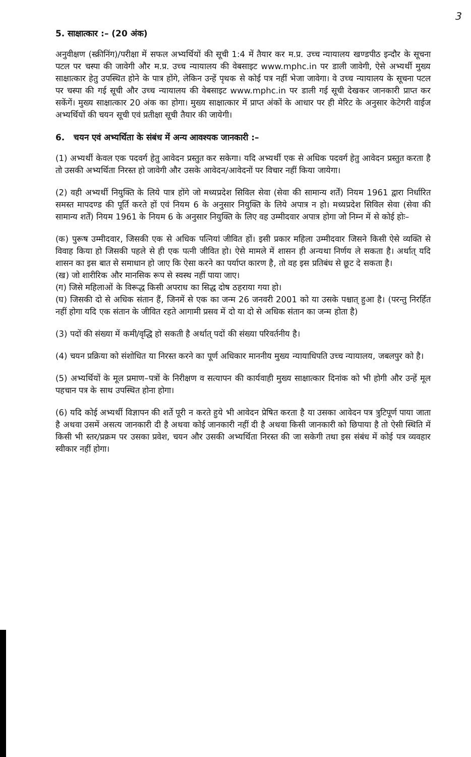3
5. साक्षात्कार :– (20 अंक)
अनुवीक्षण (स्क्रीनिंग)/परीक्षा में सफल अभ्यर्थियों की सूची 1:4 में तैयार कर म.प्र. उच्च न्यायालय खण्डपीठ इन्दौर के सूचना पटल पर चस्पा की जावेगी और म.प्र. उच्च न्यायालय की वेबसाइट www.mphc.in पर डाली जावेगी, ऐसे अभ्यर्थी मुख्य साक्षात्कार हेतु उपस्थित होने के पात्र होंगे, लेकिन उन्हें पृथक से कोई पत्र नहीं भेजा जावेगा। वे उच्च न्यायालय के सूचना पटल पर चस्पा की गई सूची और उच्च न्यायालय की वेबसाइट www.mphc.in पर डाली गई सूची देखकर जानकारी प्राप्त कर सकेंगें। मुख्य साक्षात्कार 20 अंक का होगा। मुख्य साक्षात्कार में प्राप्त अंकों के आधार पर ही मेरिट के अनुसार केटेगरी वाईज अभ्यर्थियों की चयन सूची एवं प्रतीक्षा सूची तैयार की जायेगी।
6. चयन एवं अभ्यर्थिता के संबंध में अन्य आवश्यक जानकारी :–
(1) अभ्यर्थी केवल एक पदवर्ग हेतु आवेदन प्रस्तुत कर सकेगा। यदि अभ्यर्थी एक से अधिक पदवर्ग हेतु आवेदन प्रस्तुत करता है तो उसकी अभ्यर्थिता निरस्त हो जावेगी और उसके आवेदन/आवेदनों पर विचार नहीं किया जायेगा।
(2) वही अभ्यर्थी नियुक्ति के लिये पात्र होंगे जो मध्यप्रदेश सिविल सेवा (सेवा की सामान्य शर्तें) नियम 1961 द्वारा निर्धारित समस्त मापदण्ड की पूर्ति करते हों एवं नियम 6 के अनुसार नियुक्ति के लिये अपात्र न हो। मध्यप्रदेश सिविल सेवा (सेवा की सामान्य शर्तें) नियम 1961 के नियम 6 के अनुसार नियुक्ति के लिए वह उम्मीदवार अपात्र होगा जो निम्न में से कोई होः–
(क) पुरूष उम्मीदवार, जिसकी एक से अधिक पत्नियां जीवित हों। इसी प्रकार महिला उम्मीदवार जिसने किसी ऐसे व्यक्ति से विवाह किया हो जिसकी पहले से ही एक पत्नी जीवित हो। ऐसे मामले में शासन ही अन्यथा निर्णय ले सकता है। अर्थात् यदि शासन का इस बात से समाधान हो जाए कि ऐसा करने का पर्याप्त कारण है, तो वह इस प्रतिबंध से छूट दे सकता है।
(ख) जो शारीरिक और मानसिक रूप से स्वस्थ नहीं पाया जाए।
(ग) जिसे महिलाओं के विरूद्ध किसी अपराध का सिद्ध दोष ठहराया गया हो।
(घ) जिसकी दो से अधिक संतान हैं, जिनमें से एक का जन्म 26 जनवरी 2001 को या उसके पश्चात् हुआ है। (परन्तु निरर्हित नहीं होगा यदि एक संतान के जीवित रहते आगामी प्रसव में दो या दो से अधिक संतान का जन्म होता है)
(3) पदों की संख्या में कमी/वृद्धि हो सकती है अर्थात् पदों की संख्या परिवर्तनीय है।
(4) चयन प्रक्रिया को संशोधित या निरस्त करने का पूर्ण अधिकार माननीय मुख्य न्यायाधिपति उच्च न्यायालय, जबलपुर को है।
(5) अभ्यर्थियों के मूल प्रमाण–पत्रों के निरीक्षण व सत्यापन की कार्यवाही मुख्य साक्षात्कार दिनांक को भी होगी और उन्हें मूल पहचान पत्र के साथ उपस्थित होना होगा।
(6) यदि कोई अभ्यर्थी विज्ञापन की शर्ते पूरी न करते हुये भी आवेदन प्रेषित करता है या उसका आवेदन पत्र त्रुटिपूर्ण पाया जाता है अथवा उसमें असत्य जानकारी दी है अथवा कोई जानकारी नहीं दी है अथवा किसी जानकारी को छिपाया है तो ऐसी स्थिति में किसी भी स्तर/प्रक्रम पर उसका प्रवेश, चयन और उसकी अभ्यर्थिता निरस्त की जा सकेगी तथा इस संबंध में कोई पत्र व्यवहार स्वीकार नहीं होगा।